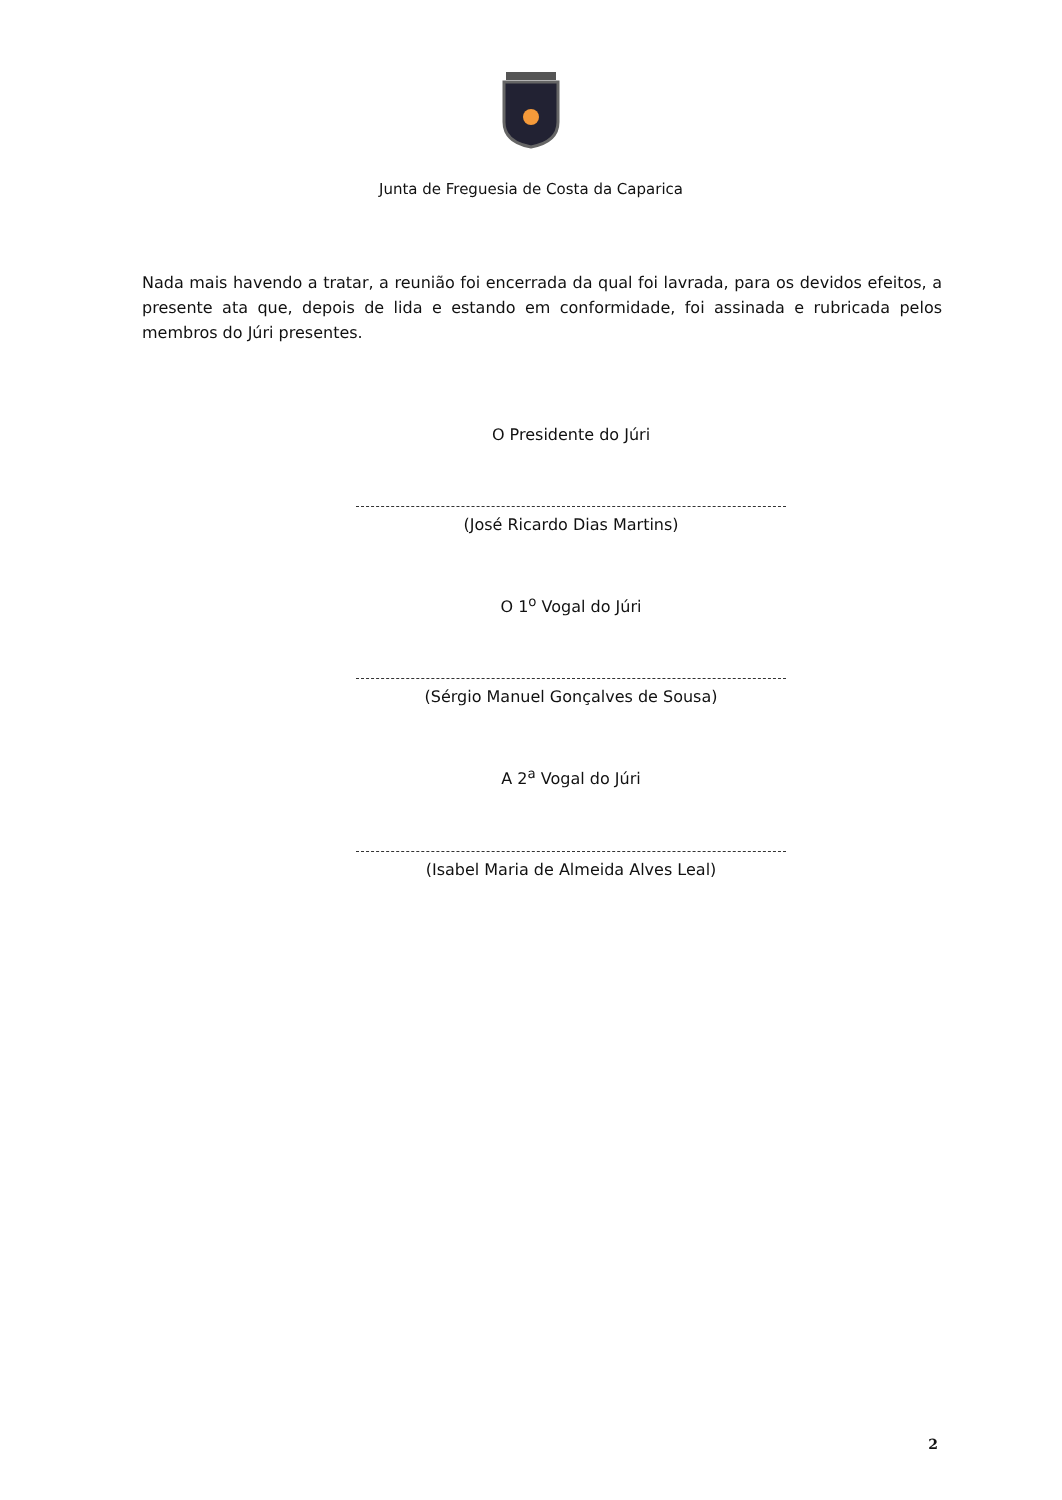Junta de Freguesia de Costa da Caparica
Nada mais havendo a tratar, a reunião foi encerrada da qual foi lavrada, para os devidos efeitos, a presente ata que, depois de lida e estando em conformidade, foi assinada e rubricada pelos membros do Júri presentes.
O Presidente do Júri
(José Ricardo Dias Martins)
O 1<sup>o</sup> Vogal do Júri
(Sérgio Manuel Gonçalves de Sousa)
A 2<sup>a</sup> Vogal do Júri
(Isabel Maria de Almeida Alves Leal)
2